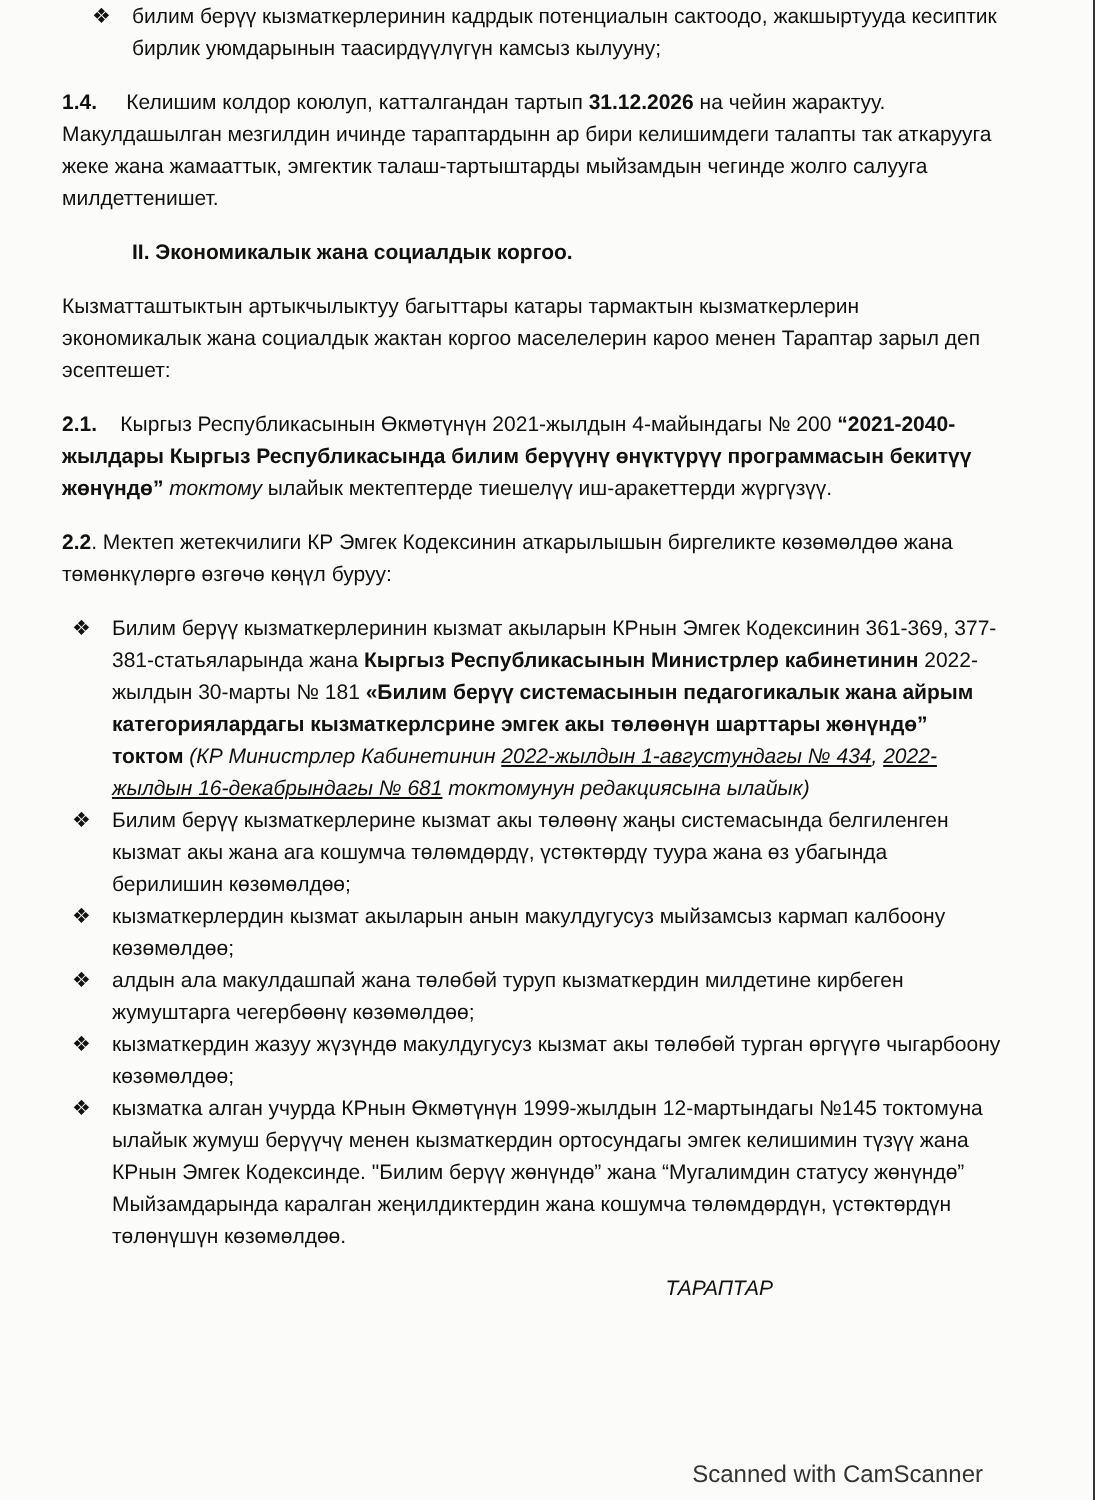❖ билим берүү кызматкерлеринин кадрдык потенциалын сактоодо, жакшыртууда кесиптик бирлик уюмдарынын таасирдүүлүгүн камсыз кылууну;
1.4. Келишим колдор коюлуп, катталгандан тартып 31.12.2026 на чейин жарактуу. Макулдашылган мезгилдин ичинде тараптардынн ар бири келишимдеги талапты так аткарууга жеке жана жамааттык, эмгектик талаш-тартыштарды мыйзамдын чегинде жолго салууга милдеттенишет.
II. Экономикалык жана социалдык коргоо.
Кызматташтыктын артыкчылыктуу багыттары катары тармактын кызматкерлерин экономикалык жана социалдык жактан коргоо маселелерин кароо менен Тараптар зарыл деп эсептешет:
2.1. Кыргыз Республикасынын Өкмөтүнүн 2021-жылдын 4-майындагы № 200 “2021-2040-жылдары Кыргыз Республикасында билим берүүнү өнүктүрүү программасын бекитүү жөнүндө” токтому ылайык мектептерде тиешелүү иш-аракеттерди жүргүзүү.
2.2. Мектеп жетекчилиги КР Эмгек Кодексинин аткарылышын биргеликте көзөмөлдөө жана төмөнкүлөргө өзгөчө көңүл буруу:
❖ Билим берүү кызматкерлеринин кызмат акыларын КРнын Эмгек Кодексинин 361-369, 377-381-статьяларында жана Кыргыз Республикасынын Министрлер кабинетинин 2022-жылдын 30-марты № 181 «Билим берүү системасынын педагогикалык жана айрым категориялардагы кызматкерлсрине эмгек акы төлөөнүн шарттары жөнүндө” токтом (КР Министрлер Кабинетинин 2022-жылдын 1-августундагы № 434, 2022-жылдын 16-декабрындагы № 681 токтомунун редакциясына ылайык)
❖ Билим берүү кызматкерлерине кызмат акы төлөөнү жаңы системасында белгиленген кызмат акы жана ага кошумча төлөмдөрдү, үстөктөрдү туура жана өз убагында берилишин көзөмөлдөө;
❖ кызматкерлердин кызмат акыларын анын макулдугусуз мыйзамсыз кармап калбоону көзөмөлдөө;
❖ алдын ала макулдашпай жана төлөбөй туруп кызматкердин милдетине кирбеген жумуштарга чегербөөнү көзөмөлдөө;
❖ кызматкердин жазуу жүзүндө макулдугусуз кызмат акы төлөбөй турган өргүүгө чыгарбоону көзөмөлдөө;
❖ кызматка алган учурда КРнын Өкмөтүнүн 1999-жылдын 12-мартындагы №145 токтомуна ылайык жумуш берүүчү менен кызматкердин ортосундагы эмгек келишимин түзүү жана КРнын Эмгек Кодексинде. "Билим берүү жөнүндө” жана “Мугалимдин статусу жөнүндө” Мыйзамдарында каралган жеңилдиктердин жана кошумча төлөмдөрдүн, үстөктөрдүн төлөнүшүн көзөмөлдөө.
ТАРАПТАР
Scanned with CamScanner